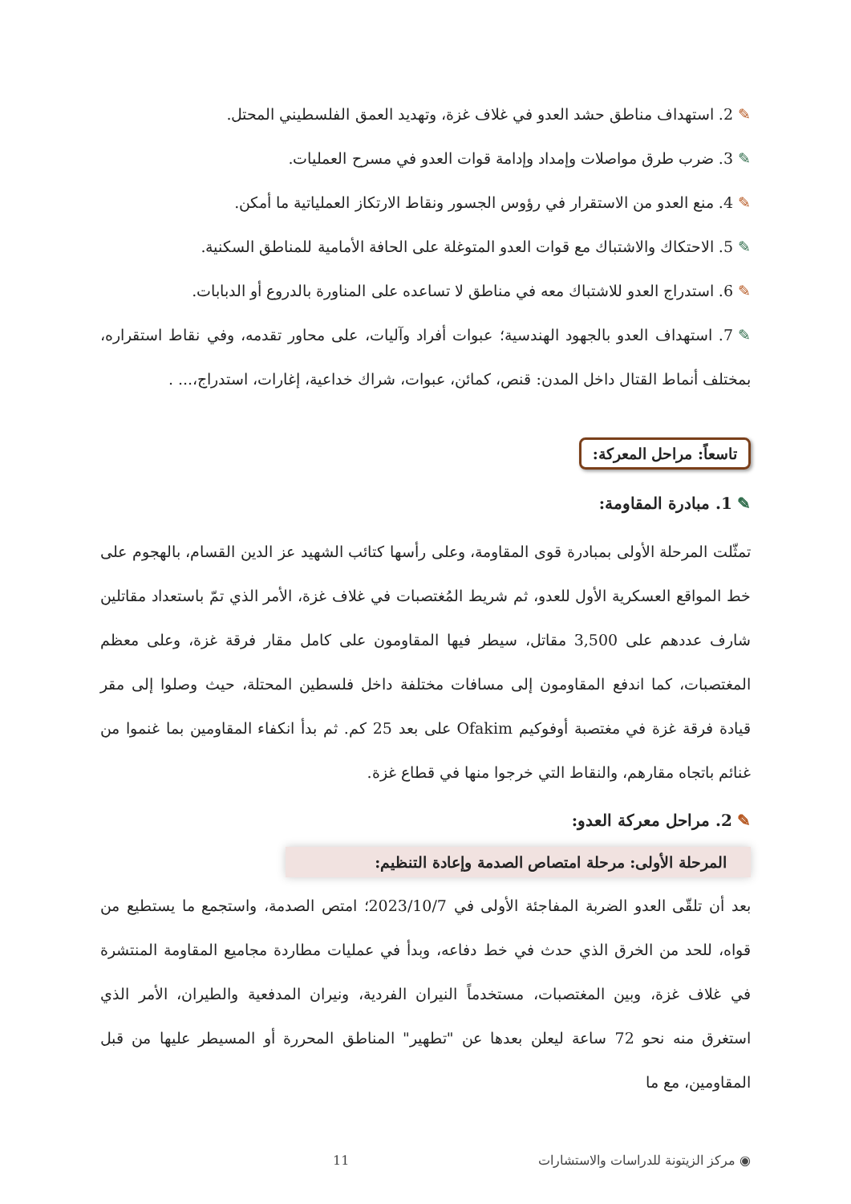✎2. استهداف مناطق حشد العدو في غلاف غزة، وتهديد العمق الفلسطيني المحتل.
✎3. ضرب طرق مواصلات وإمداد وإدامة قوات العدو في مسرح العمليات.
✎4. منع العدو من الاستقرار في رؤوس الجسور ونقاط الارتكاز العملياتية ما أمكن.
✎5. الاحتكاك والاشتباك مع قوات العدو المتوغلة على الحافة الأمامية للمناطق السكنية.
✎6. استدراج العدو للاشتباك معه في مناطق لا تساعده على المناورة بالدروع أو الدبابات.
✎7. استهداف العدو بالجهود الهندسية؛ عبوات أفراد وآليات، على محاور تقدمه، وفي نقاط استقراره، بمختلف أنماط القتال داخل المدن: قنص، كمائن، عبوات، شراك خداعية، إغارات، استدراج،... .
تاسعاً: مراحل المعركة:
✎1. مبادرة المقاومة:
تمثّلت المرحلة الأولى بمبادرة قوى المقاومة، وعلى رأسها كتائب الشهيد عز الدين القسام، بالهجوم على خط المواقع العسكرية الأول للعدو، ثم شريط المُغتصبات في غلاف غزة، الأمر الذي تمّ باستعداد مقاتلين شارف عددهم على 3,500 مقاتل، سيطر فيها المقاومون على كامل مقار فرقة غزة، وعلى معظم المغتصبات، كما اندفع المقاومون إلى مسافات مختلفة داخل فلسطين المحتلة، حيث وصلوا إلى مقر قيادة فرقة غزة في مغتصبة أوفوكيم Ofakim على بعد 25 كم. ثم بدأ انكفاء المقاومين بما غنموا من غنائم باتجاه مقارهم، والنقاط التي خرجوا منها في قطاع غزة.
✎2. مراحل معركة العدو:
المرحلة الأولى: مرحلة امتصاص الصدمة وإعادة التنظيم:
بعد أن تلقّى العدو الضربة المفاجئة الأولى في 2023/10/7؛ امتص الصدمة، واستجمع ما يستطيع من قواه، للحد من الخرق الذي حدث في خط دفاعه، وبدأ في عمليات مطاردة مجاميع المقاومة المنتشرة في غلاف غزة، وبين المغتصبات، مستخدماً النيران الفردية، ونيران المدفعية والطيران، الأمر الذي استغرق منه نحو 72 ساعة ليعلن بعدها عن "تطهير" المناطق المحررة أو المسيطر عليها من قبل المقاومين، مع ما
◉ مركز الزيتونة للدراسات والاستشارات 11